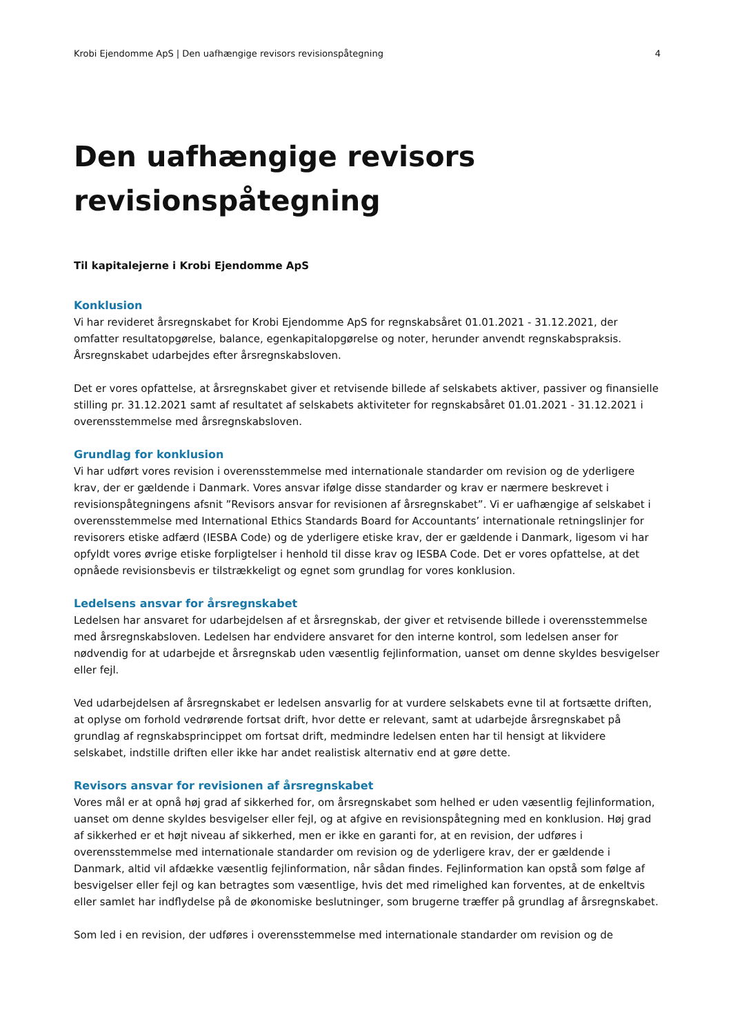Krobi Ejendomme ApS | Den uafhængige revisors revisionspåtegning 4
Den uafhængige revisors
revisionspåtegning
Til kapitalejerne i Krobi Ejendomme ApS
Konklusion
Vi har revideret årsregnskabet for Krobi Ejendomme ApS for regnskabsåret 01.01.2021 - 31.12.2021, der omfatter resultatopgørelse, balance, egenkapitalopgørelse og noter, herunder anvendt regnskabspraksis. Årsregnskabet udarbejdes efter årsregnskabsloven.
Det er vores opfattelse, at årsregnskabet giver et retvisende billede af selskabets aktiver, passiver og finansielle stilling pr. 31.12.2021 samt af resultatet af selskabets aktiviteter for regnskabsåret 01.01.2021 - 31.12.2021 i overensstemmelse med årsregnskabsloven.
Grundlag for konklusion
Vi har udført vores revision i overensstemmelse med internationale standarder om revision og de yderligere krav, der er gældende i Danmark. Vores ansvar ifølge disse standarder og krav er nærmere beskrevet i revisionspåtegningens afsnit ”Revisors ansvar for revisionen af årsregnskabet”. Vi er uafhængige af selskabet i overensstemmelse med International Ethics Standards Board for Accountants’ internationale retningslinjer for revisorers etiske adfærd (IESBA Code) og de yderligere etiske krav, der er gældende i Danmark, ligesom vi har opfyldt vores øvrige etiske forpligtelser i henhold til disse krav og IESBA Code. Det er vores opfattelse, at det opnåede revisionsbevis er tilstrækkeligt og egnet som grundlag for vores konklusion.
Ledelsens ansvar for årsregnskabet
Ledelsen har ansvaret for udarbejdelsen af et årsregnskab, der giver et retvisende billede i overensstemmelse med årsregnskabsloven. Ledelsen har endvidere ansvaret for den interne kontrol, som ledelsen anser for nødvendig for at udarbejde et årsregnskab uden væsentlig fejlinformation, uanset om denne skyldes besvigelser eller fejl.
Ved udarbejdelsen af årsregnskabet er ledelsen ansvarlig for at vurdere selskabets evne til at fortsætte driften, at oplyse om forhold vedrørende fortsat drift, hvor dette er relevant, samt at udarbejde årsregnskabet på grundlag af regnskabsprincippet om fortsat drift, medmindre ledelsen enten har til hensigt at likvidere selskabet, indstille driften eller ikke har andet realistisk alternativ end at gøre dette.
Revisors ansvar for revisionen af årsregnskabet
Vores mål er at opnå høj grad af sikkerhed for, om årsregnskabet som helhed er uden væsentlig fejlinformation, uanset om denne skyldes besvigelser eller fejl, og at afgive en revisionspåtegning med en konklusion. Høj grad af sikkerhed er et højt niveau af sikkerhed, men er ikke en garanti for, at en revision, der udføres i overensstemmelse med internationale standarder om revision og de yderligere krav, der er gældende i Danmark, altid vil afdække væsentlig fejlinformation, når sådan findes. Fejlinformation kan opstå som følge af besvigelser eller fejl og kan betragtes som væsentlige, hvis det med rimelighed kan forventes, at de enkeltvis eller samlet har indflydelse på de økonomiske beslutninger, som brugerne træffer på grundlag af årsregnskabet.
Som led i en revision, der udføres i overensstemmelse med internationale standarder om revision og de